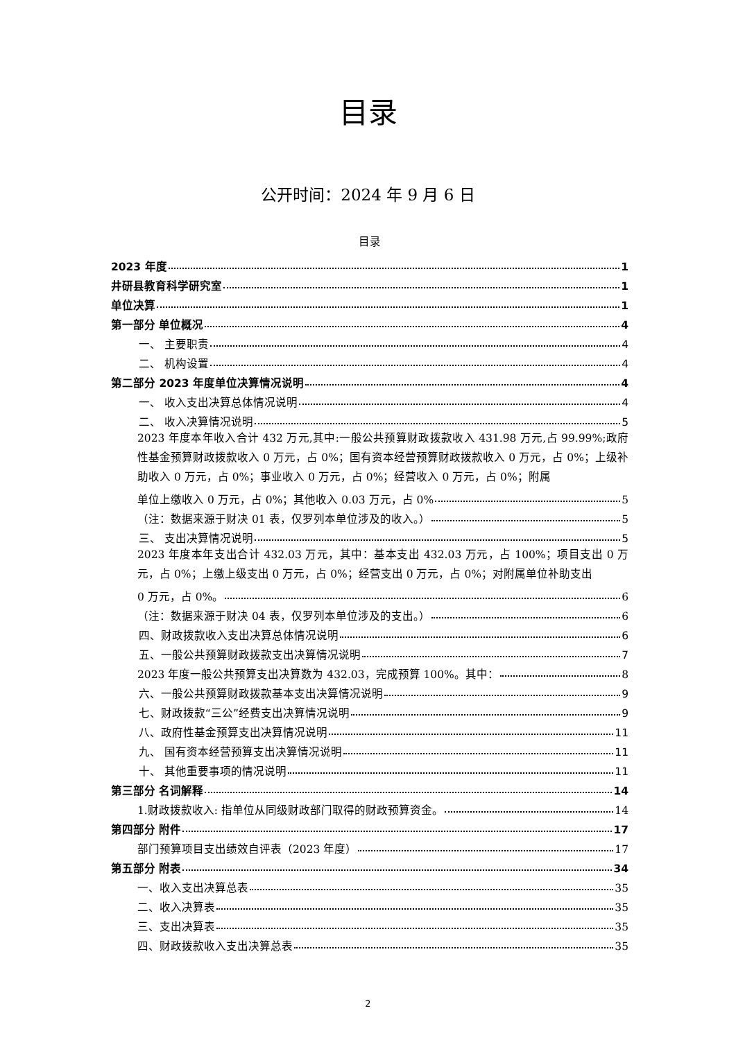目录
公开时间：2024 年 9 月 6 日
目录
2023 年度 1
井研县教育科学研究室 1
单位决算 1
第一部分 单位概况 4
一、 主要职责 4
二、 机构设置 4
第二部分 2023 年度单位决算情况说明 4
一、 收入支出决算总体情况说明 4
二、 收入决算情况说明 5
2023 年度本年收入合计 432 万元,其中:一般公共预算财政拨款收入 431.98 万元,占 99.99%;政府性基金预算财政拨款收入 0 万元，占 0%；国有资本经营预算财政拨款收入 0 万元，占 0%；上级补助收入 0 万元，占 0%；事业收入 0 万元，占 0%；经营收入 0 万元，占 0%；附属
单位上缴收入 0 万元，占 0%；其他收入 0.03 万元，占 0% 5
（注：数据来源于财决 01 表，仅罗列本单位涉及的收入。） 5
三、 支出决算情况说明 5
2023 年度本年支出合计 432.03 万元，其中：基本支出 432.03 万元，占 100%；项目支出 0 万元，占 0%；上缴上级支出 0 万元，占 0%；经营支出 0 万元，占 0%；对附属单位补助支出
0 万元，占 0%。 6
（注：数据来源于财决 04 表，仅罗列本单位涉及的支出。） 6
四、财政拨款收入支出决算总体情况说明 6
五、一般公共预算财政拨款支出决算情况说明 7
2023 年度一般公共预算支出决算数为 432.03，完成预算 100%。其中： 8
六、一般公共预算财政拨款基本支出决算情况说明 9
七、财政拨款“三公”经费支出决算情况说明 9
八、政府性基金预算支出决算情况说明 11
九、 国有资本经营预算支出决算情况说明 11
十、 其他重要事项的情况说明 11
第三部分 名词解释 14
1.财政拨款收入: 指单位从同级财政部门取得的财政预算资金。 14
第四部分 附件 17
部门预算项目支出绩效自评表（2023 年度） 17
第五部分 附表 34
一、收入支出决算总表 35
二、收入决算表 35
三、支出决算表 35
四、财政拨款收入支出决算总表 35
2